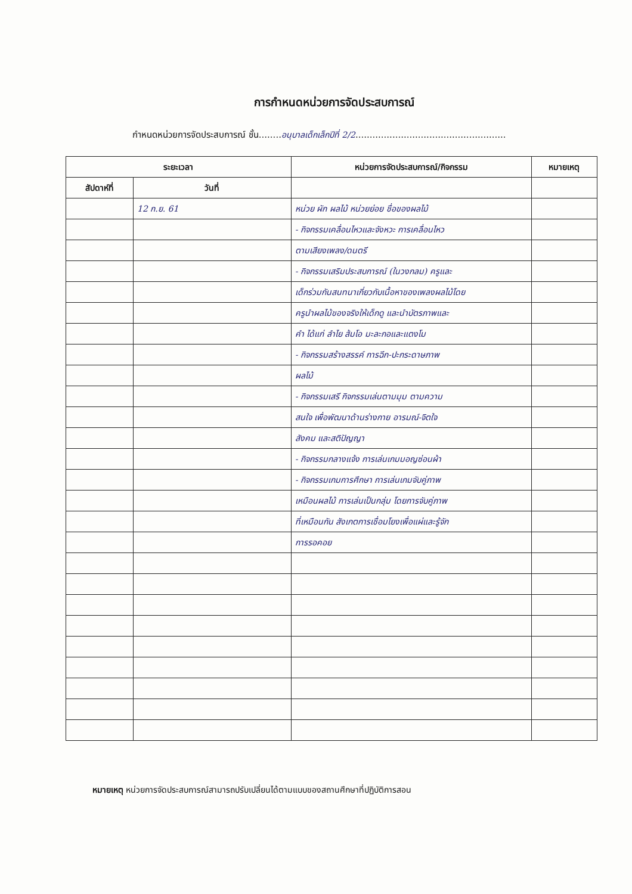การกำหนดหน่วยการจัดประสบการณ์
กำหนดหน่วยการจัดประสบการณ์ ชั้น........อนุบาลเด็กเล็กปีที่ 2/2.....................................................
| ระยะเวลา | | หน่วยการจัดประสบการณ์/กิจกรรม | หมายเหตุ |
| --- | --- | --- | --- |
| สัปดาห์ที่ | วันที่ | | |
| | 12 ก.ย. 61 | หน่วย ผัก ผลไม้ หน่วยย่อย ชื่อของผลไม้ | |
| | | - กิจกรรมเคลื่อนไหวและจังหวะ การเคลื่อนไหว | |
| | | ตามเสียงเพลง/ดนตรี | |
| | | - กิจกรรมเสริมประสบการณ์ (ในวงกลม) ครูและ | |
| | | เด็กร่วมกันสนทนาเกี่ยวกับเนื้อหาของเพลงผลไม้โดย | |
| | | ครูนำผลไม้ของจริงให้เด็กดู และนำบัตรภาพและ | |
| | | คำ ได้แก่ ลำไย ส้มโอ มะละกอและแตงโม | |
| | | - กิจกรรมสร้างสรรค์ การฉีก-ปะกระดาษภาพ | |
| | | ผลไม้ | |
| | | - กิจกรรมเสรี กิจกรรมเล่นตามมุม ตามความ | |
| | | สนใจ เพื่อพัฒนาด้านร่างกาย อารมณ์-จิตใจ | |
| | | สังคม และสติปัญญา | |
| | | - กิจกรรมกลางแจ้ง การเล่นเกมมอญซ่อนผ้า | |
| | | - กิจกรรมเกมการศึกษา การเล่นเกมจับคู่ภาพ | |
| | | เหมือนผลไม้ การเล่นเป็นกลุ่ม โดยการจับคู่ภาพ | |
| | | ที่เหมือนกัน สังเกตการเชื่อมโยงเพื่อแผ่และรู้จัก | |
| | | การรอคอย | |
หมายเหตุ หน่วยการจัดประสบการณ์สามารถปรับเปลี่ยนได้ตามแบบของสถานศึกษาที่ปฏิบัติการสอน